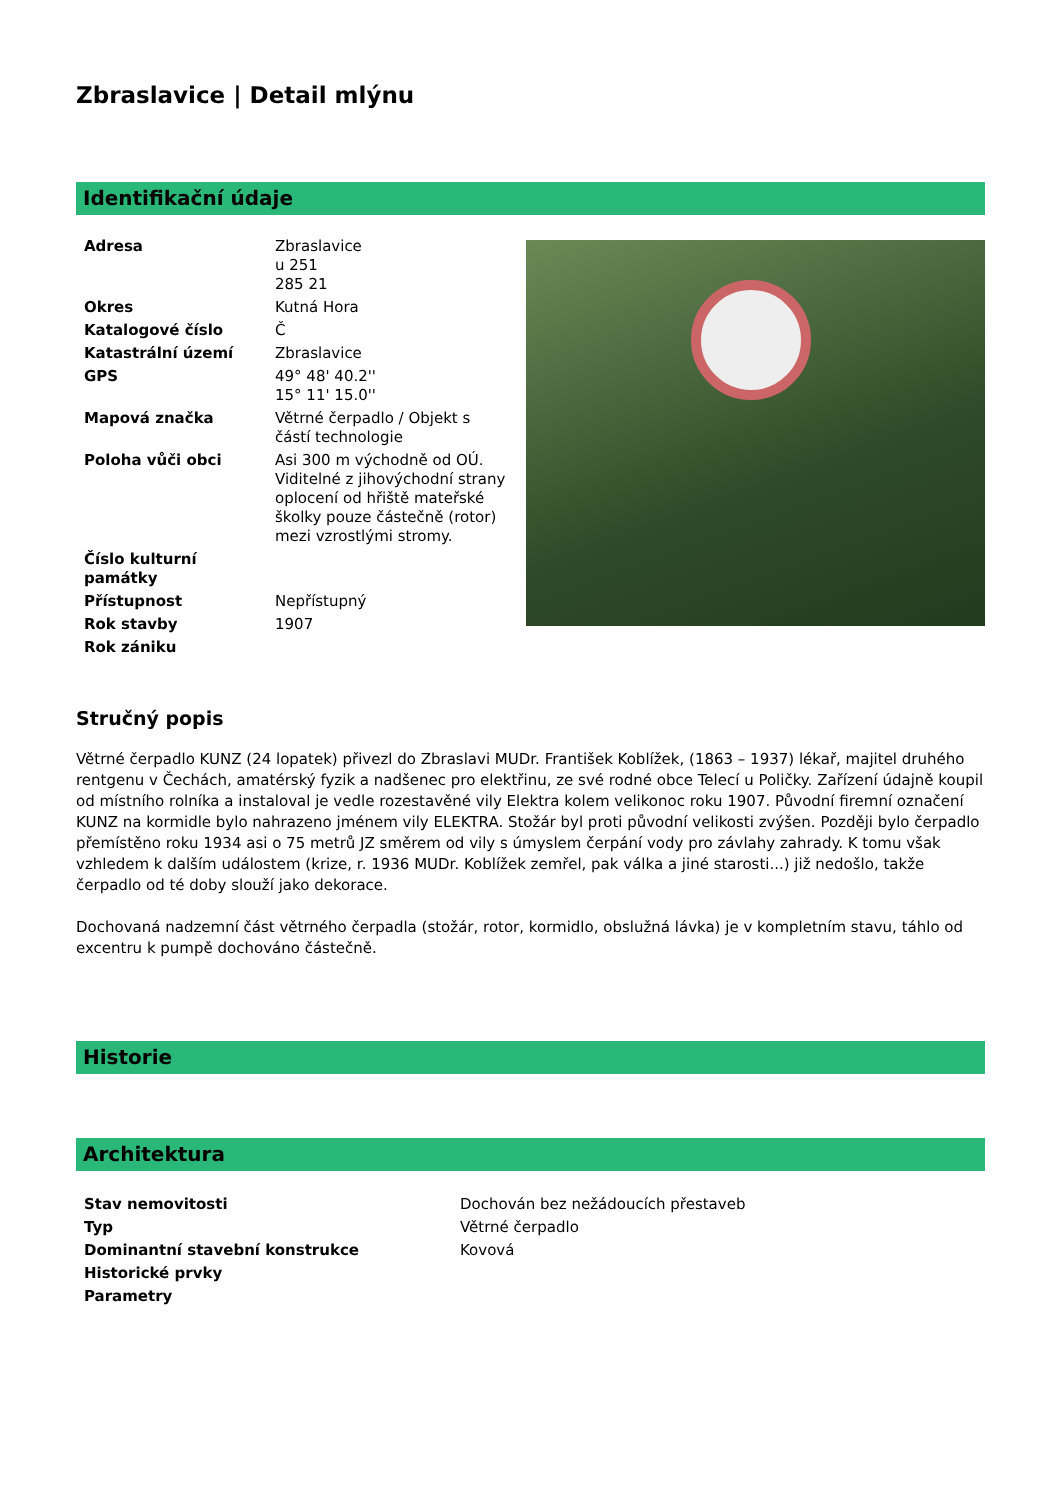Zbraslavice | Detail mlýnu
Identifikační údaje
| Adresa | Zbraslavice u 251 285 21 |
| Okres | Kutná Hora |
| Katalogové číslo | Č |
| Katastrální území | Zbraslavice |
| GPS | 49° 48' 40.2'' 15° 11' 15.0'' |
| Mapová značka | Větrné čerpadlo / Objekt s částí technologie |
| Poloha vůči obci | Asi 300 m východně od OÚ. Viditelné z jihovýchodní strany oplocení od hřiště mateřské školky pouze částečně (rotor) mezi vzrostlými stromy. |
| Číslo kulturní památky | |
| Přístupnost | Nepřístupný |
| Rok stavby | 1907 |
| Rok zániku | |
Stručný popis
Větrné čerpadlo KUNZ (24 lopatek) přivezl do Zbraslavi MUDr. František Koblížek, (1863 – 1937) lékař, majitel druhého rentgenu v Čechách, amatérský fyzik a nadšenec pro elektřinu, ze své rodné obce Telecí u Poličky. Zařízení údajně koupil od místního rolníka a instaloval je vedle rozestavěné vily Elektra kolem velikonoc roku 1907. Původní firemní označení KUNZ na kormidle bylo nahrazeno jménem vily ELEKTRA. Stožár byl proti původní velikosti zvýšen. Později bylo čerpadlo přemístěno roku 1934 asi o 75 metrů JZ směrem od vily s úmyslem čerpání vody pro závlahy zahrady. K tomu však vzhledem k dalším událostem (krize, r. 1936 MUDr. Koblížek zemřel, pak válka a jiné starosti...) již nedošlo, takže čerpadlo od té doby slouží jako dekorace.
Dochovaná nadzemní část větrného čerpadla (stožár, rotor, kormidlo, obslužná lávka) je v kompletním stavu, táhlo od excentru k pumpě dochováno částečně.
Historie
Architektura
| Stav nemovitosti | Dochován bez nežádoucích přestaveb |
| Typ | Větrné čerpadlo |
| Dominantní stavební konstrukce | Kovová |
| Historické prvky | |
| Parametry | |